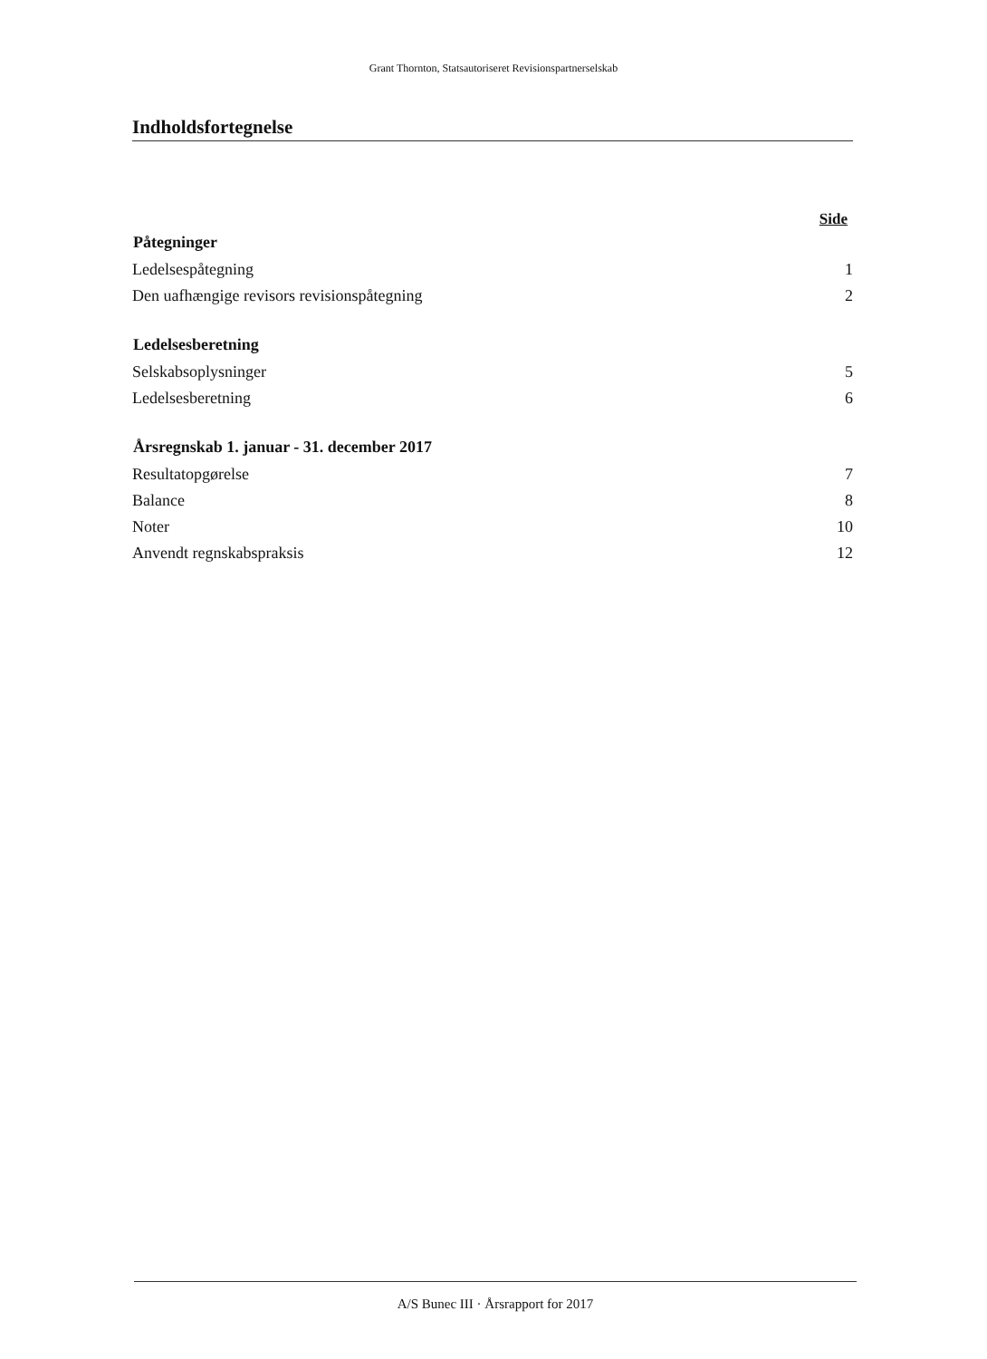Grant Thornton, Statsautoriseret Revisionspartnerselskab
Indholdsfortegnelse
Side
| Påtegninger | |
| --- | --- |
| Ledelsespåtegning | 1 |
| Den uafhængige revisors revisionspåtegning | 2 |
| Ledelsesberetning | |
| Selskabsoplysninger | 5 |
| Ledelsesberetning | 6 |
| Årsregnskab 1. januar - 31. december 2017 | |
| Resultatopgørelse | 7 |
| Balance | 8 |
| Noter | 10 |
| Anvendt regnskabspraksis | 12 |
A/S Bunec III · Årsrapport for 2017